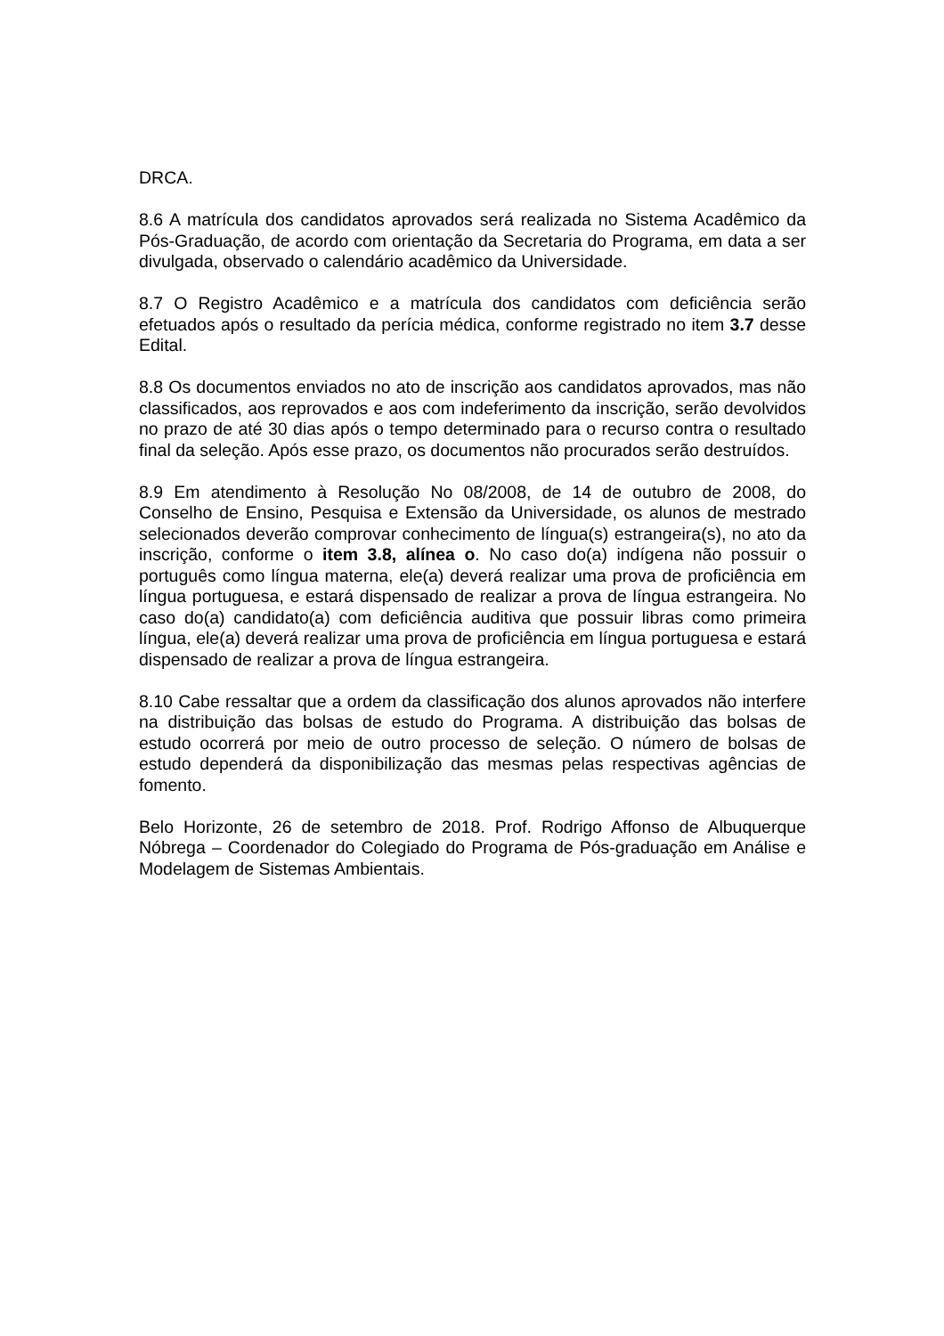DRCA.
8.6 A matrícula dos candidatos aprovados será realizada no Sistema Acadêmico da Pós-Graduação, de acordo com orientação da Secretaria do Programa, em data a ser divulgada, observado o calendário acadêmico da Universidade.
8.7 O Registro Acadêmico e a matrícula dos candidatos com deficiência serão efetuados após o resultado da perícia médica, conforme registrado no item 3.7 desse Edital.
8.8 Os documentos enviados no ato de inscrição aos candidatos aprovados, mas não classificados, aos reprovados e aos com indeferimento da inscrição, serão devolvidos no prazo de até 30 dias após o tempo determinado para o recurso contra o resultado final da seleção. Após esse prazo, os documentos não procurados serão destruídos.
8.9 Em atendimento à Resolução No 08/2008, de 14 de outubro de 2008, do Conselho de Ensino, Pesquisa e Extensão da Universidade, os alunos de mestrado selecionados deverão comprovar conhecimento de língua(s) estrangeira(s), no ato da inscrição, conforme o item 3.8, alínea o. No caso do(a) indígena não possuir o português como língua materna, ele(a) deverá realizar uma prova de proficiência em língua portuguesa, e estará dispensado de realizar a prova de língua estrangeira. No caso do(a) candidato(a) com deficiência auditiva que possuir libras como primeira língua, ele(a) deverá realizar uma prova de proficiência em língua portuguesa e estará dispensado de realizar a prova de língua estrangeira.
8.10 Cabe ressaltar que a ordem da classificação dos alunos aprovados não interfere na distribuição das bolsas de estudo do Programa. A distribuição das bolsas de estudo ocorrerá por meio de outro processo de seleção. O número de bolsas de estudo dependerá da disponibilização das mesmas pelas respectivas agências de fomento.
Belo Horizonte, 26 de setembro de 2018. Prof. Rodrigo Affonso de Albuquerque Nóbrega – Coordenador do Colegiado do Programa de Pós-graduação em Análise e Modelagem de Sistemas Ambientais.